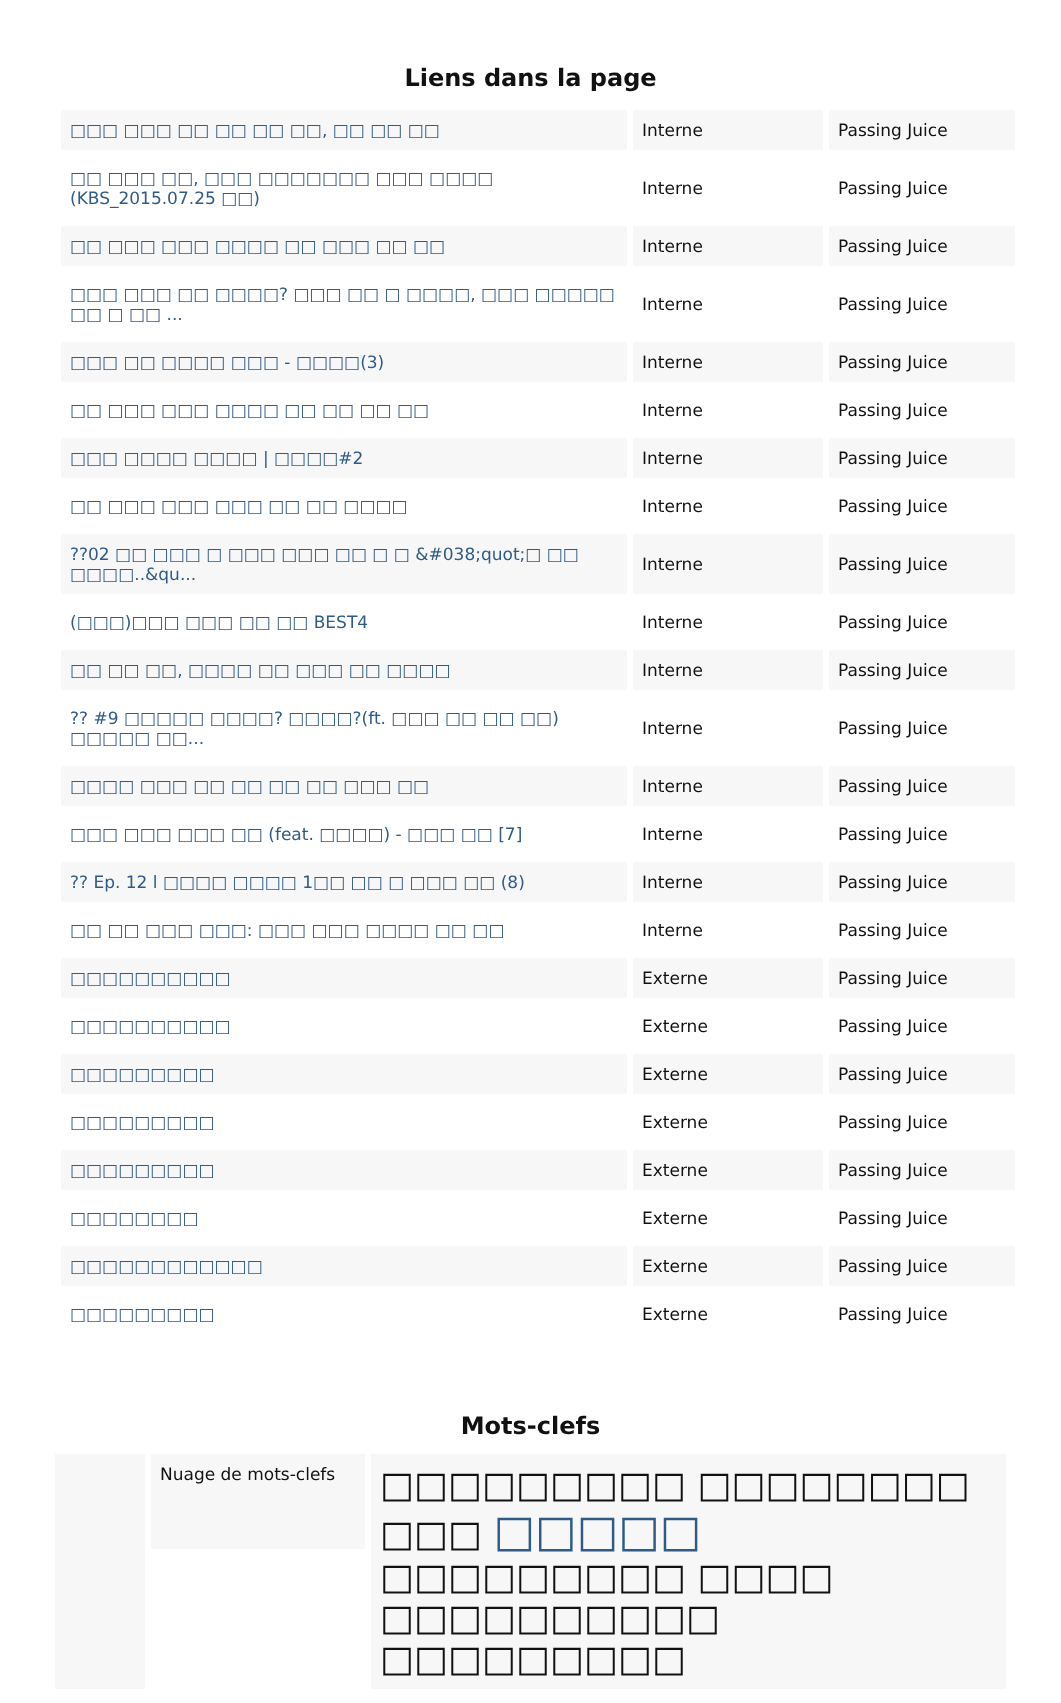Liens dans la page
| □□□ □□□ □□ □□ □□ □□, □□ □□ □□ | Interne | Passing Juice |
| □□ □□□ □□, □□□ □□□□□□□ □□□ □□□□ (KBS_2015.07.25 □□) | Interne | Passing Juice |
| □□ □□□ □□□ □□□□ □□ □□□ □□ □□ | Interne | Passing Juice |
| □□□ □□□ □□ □□□□? □□□ □□ □ □□□□, □□□ □□□□□ □□ □ □□ ... | Interne | Passing Juice |
| □□□ □□ □□□□ □□□ - □□□□(3) | Interne | Passing Juice |
| □□ □□□ □□□ □□□□ □□ □□ □□ □□ | Interne | Passing Juice |
| □□□ □□□□ □□□□ / □□□□#2 | Interne | Passing Juice |
| □□ □□□ □□□ □□□ □□ □□ □□□□ | Interne | Passing Juice |
| ??02 □□ □□□ □ □□□ □□□ □□ □ □ &#038;quot;□ □□ □□□□..&qu... | Interne | Passing Juice |
| (□□□)□□□ □□□ □□ □□ BEST4 | Interne | Passing Juice |
| □□ □□ □□, □□□□ □□ □□□ □□ □□□□ | Interne | Passing Juice |
| ?? #9 □□□□□ □□□□? □□□□?(ft. □□□ □□ □□ □□) □□□□□ □□... | Interne | Passing Juice |
| □□□□ □□□ □□ □□ □□ □□ □□□ □□ | Interne | Passing Juice |
| □□□ □□□ □□□ □□ (feat. □□□□) - □□□ □□ [7] | Interne | Passing Juice |
| ?? Ep. 12 l □□□□ □□□□ 1□□ □□ □ □□□ □□ (8) | Interne | Passing Juice |
| □□ □□ □□□ □□□: □□□ □□□ □□□□ □□ □□ | Interne | Passing Juice |
| □□□□□□□□□□ | Externe | Passing Juice |
| □□□□□□□□□□ | Externe | Passing Juice |
| □□□□□□□□□ | Externe | Passing Juice |
| □□□□□□□□□ | Externe | Passing Juice |
| □□□□□□□□□ | Externe | Passing Juice |
| □□□□□□□□ | Externe | Passing Juice |
| □□□□□□□□□□□□ | Externe | Passing Juice |
| □□□□□□□□□ | Externe | Passing Juice |
Mots-clefs
Nuage de mots-clefs
□□□□□□□□□ □□□□□□□□ □□□ □□□□□ □□□□□□□□□ □□□□ □□□□□□□□□□ □□□□□□□□□